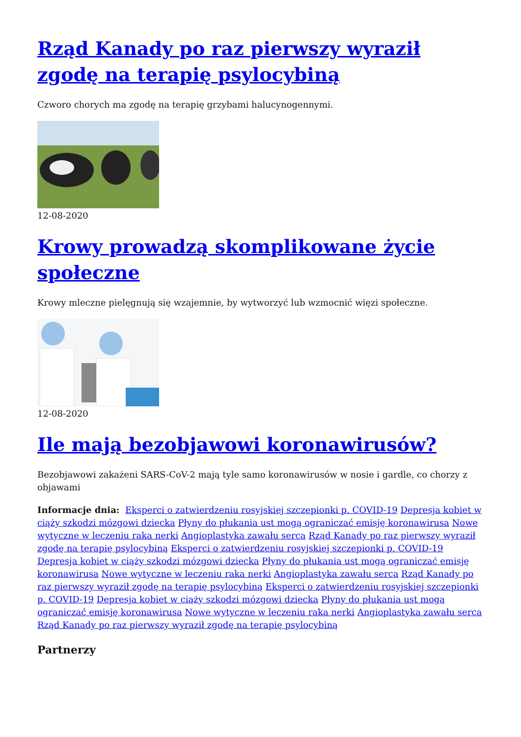Rząd Kanady po raz pierwszy wyraził zgodę na terapię psylocybiną
Czworo chorych ma zgodę na terapię grzybami halucynogennymi.
12-08-2020
Krowy prowadzą skomplikowane życie społeczne
Krowy mleczne pielęgnują się wzajemnie, by wytworzyć lub wzmocnić więzi społeczne.
12-08-2020
Ile mają bezobjawowi koronawirusów?
Bezobjawowi zakażeni SARS-CoV-2 mają tyle samo koronawirusów w nosie i gardle, co chorzy z objawami
Informacje dnia: Eksperci o zatwierdzeniu rosyjskiej szczepionki p. COVID-19 Depresja kobiet w ciąży szkodzi mózgowi dziecka Płyny do płukania ust mogą ograniczać emisję koronawirusa Nowe wytyczne w leczeniu raka nerki Angioplastyka zawału serca Rząd Kanady po raz pierwszy wyraził zgodę na terapię psylocybiną Eksperci o zatwierdzeniu rosyjskiej szczepionki p. COVID-19 Depresja kobiet w ciąży szkodzi mózgowi dziecka Płyny do płukania ust mogą ograniczać emisję koronawirusa Nowe wytyczne w leczeniu raka nerki Angioplastyka zawału serca Rząd Kanady po raz pierwszy wyraził zgodę na terapię psylocybiną Eksperci o zatwierdzeniu rosyjskiej szczepionki p. COVID-19 Depresja kobiet w ciąży szkodzi mózgowi dziecka Płyny do płukania ust mogą ograniczać emisję koronawirusa Nowe wytyczne w leczeniu raka nerki Angioplastyka zawału serca Rząd Kanady po raz pierwszy wyraził zgodę na terapię psylocybiną
Partnerzy